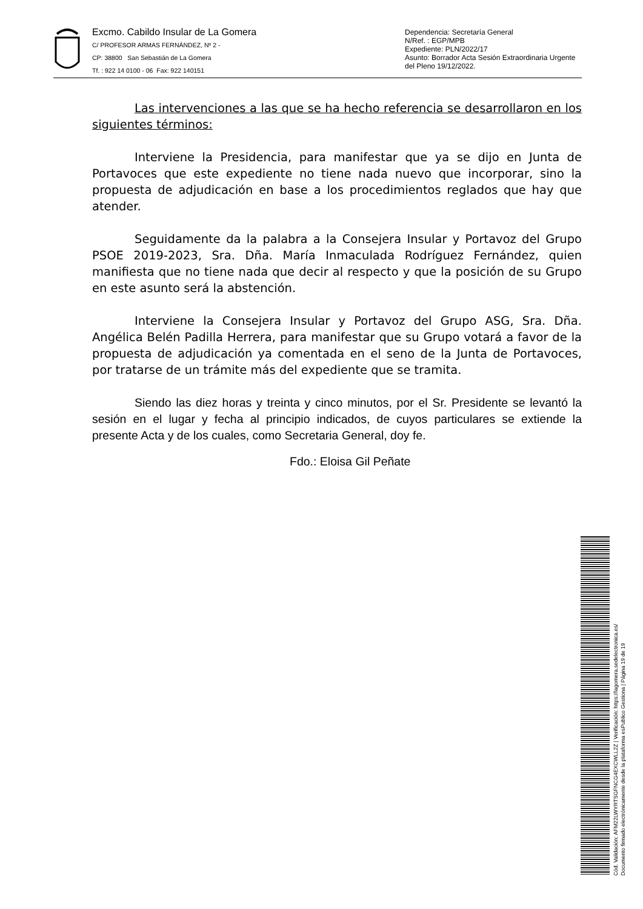Excmo. Cabildo Insular de La Gomera
C/ PROFESOR ARMAS FERNÁNDEZ, Nº 2 -
CP: 38800 San Sebastián de La Gomera
Tf. : 922 14 0100 - 06 Fax: 922 140151
Dependencia: Secretaría General
N/Ref. : EGP/MPB
Expediente: PLN/2022/17
Asunto: Borrador Acta Sesión Extraordinaria Urgente del Pleno 19/12/2022.
Las intervenciones a las que se ha hecho referencia se desarrollaron en los siguientes términos:
Interviene la Presidencia, para manifestar que ya se dijo en Junta de Portavoces que este expediente no tiene nada nuevo que incorporar, sino la propuesta de adjudicación en base a los procedimientos reglados que hay que atender.
Seguidamente da la palabra a la Consejera Insular y Portavoz del Grupo PSOE 2019-2023, Sra. Dña. María Inmaculada Rodríguez Fernández, quien manifiesta que no tiene nada que decir al respecto y que la posición de su Grupo en este asunto será la abstención.
Interviene la Consejera Insular y Portavoz del Grupo ASG, Sra. Dña. Angélica Belén Padilla Herrera, para manifestar que su Grupo votará a favor de la propuesta de adjudicación ya comentada en el seno de la Junta de Portavoces, por tratarse de un trámite más del expediente que se tramita.
Siendo las diez horas y treinta y cinco minutos, por el Sr. Presidente se levantó la sesión en el lugar y fecha al principio indicados, de cuyos particulares se extiende la presente Acta y de los cuales, como Secretaria General, doy fe.
Fdo.: Eloisa Gil Peñate
Cód. Validación: AFM22LWYRTSGFNCG4EXCWLL2Z | Verificación: https://lagomera.sedelectronica.es/
Documento firmado electrónicamente desde la plataforma esPublico Gestiona | Página 19 de 19